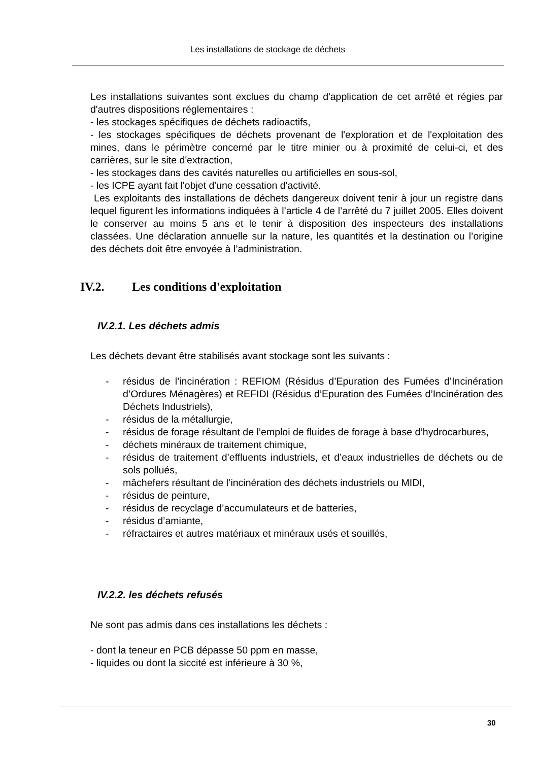Les installations de stockage de déchets
Les installations suivantes sont exclues du champ d'application de cet arrêté et régies par d'autres dispositions réglementaires :
- les stockages spécifiques de déchets radioactifs,
- les stockages spécifiques de déchets provenant de l'exploration et de l'exploitation des mines, dans le périmètre concerné par le titre minier ou à proximité de celui-ci, et des carrières, sur le site d'extraction,
- les stockages dans des cavités naturelles ou artificielles en sous-sol,
- les ICPE ayant fait l'objet d'une cessation d'activité.
Les exploitants des installations de déchets dangereux doivent tenir à jour un registre dans lequel figurent les informations indiquées à l’article 4 de l’arrêté du 7 juillet 2005. Elles doivent le conserver au moins 5 ans et le tenir à disposition des inspecteurs des installations classées. Une déclaration annuelle sur la nature, les quantités et la destination ou l’origine des déchets doit être envoyée à l’administration.
IV.2. Les conditions d'exploitation
IV.2.1. Les déchets admis
Les déchets devant être stabilisés avant stockage sont les suivants :
- résidus de l’incinération : REFIOM (Résidus d’Epuration des Fumées d’Incinération d’Ordures Ménagères) et REFIDI (Résidus d’Epuration des Fumées d’Incinération des Déchets Industriels),
- résidus de la métallurgie,
- résidus de forage résultant de l’emploi de fluides de forage à base d’hydrocarbures,
- déchets minéraux de traitement chimique,
- résidus de traitement d’effluents industriels, et d’eaux industrielles de déchets ou de sols pollués,
- mâchefers résultant de l’incinération des déchets industriels ou MIDI,
- résidus de peinture,
- résidus de recyclage d’accumulateurs et de batteries,
- résidus d’amiante,
- réfractaires et autres matériaux et minéraux usés et souillés,
IV.2.2. les déchets refusés
Ne sont pas admis dans ces installations les déchets :
- dont la teneur en PCB dépasse 50 ppm en masse,
- liquides ou dont la siccité est inférieure à 30 %,
30